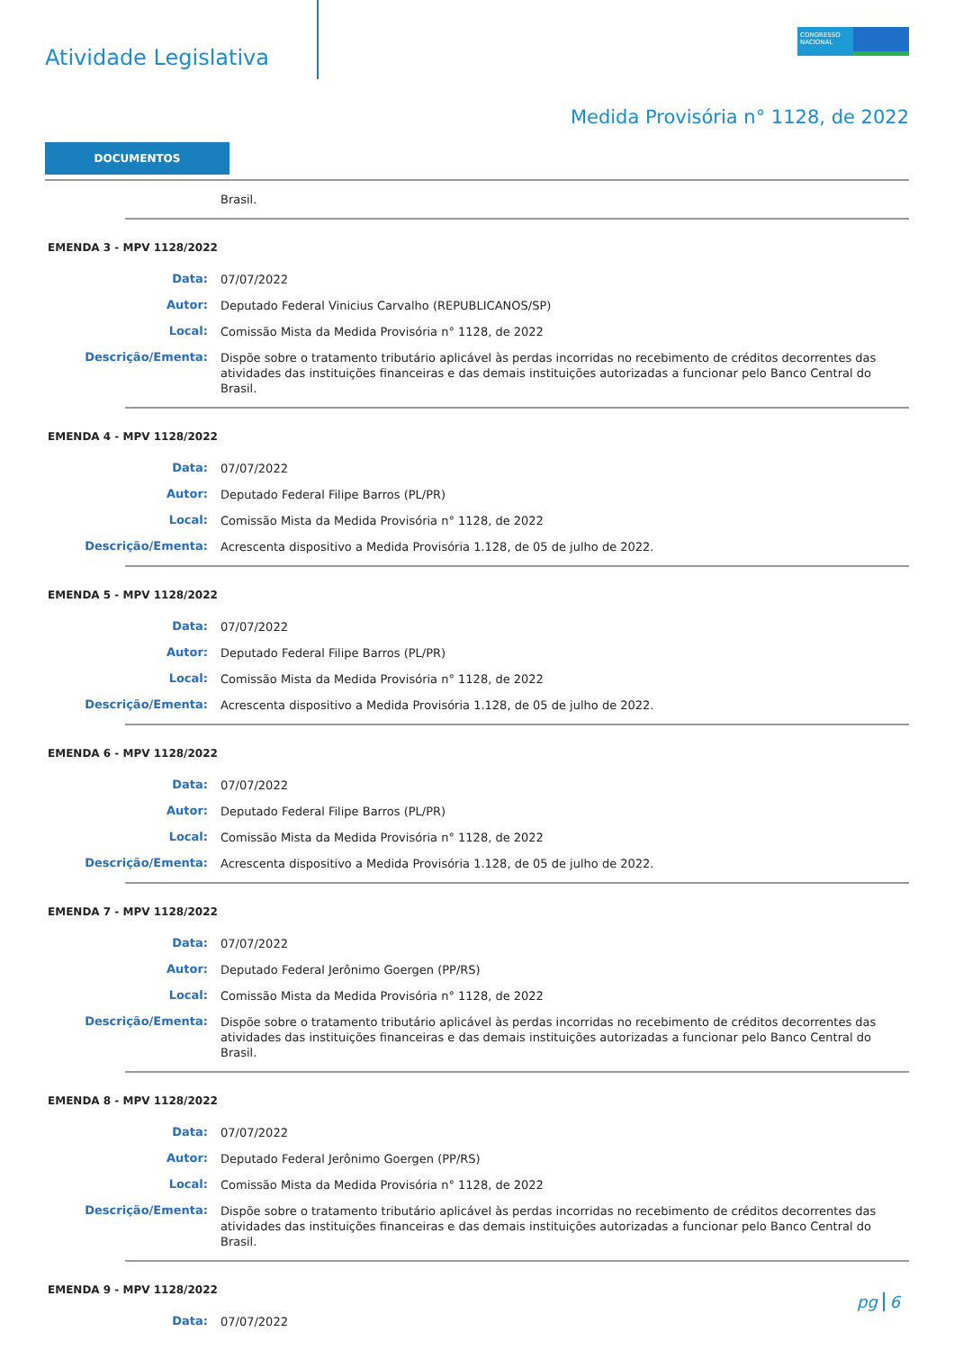Atividade Legislativa
CONGRESSO NACIONAL
Medida Provisória n° 1128, de 2022
DOCUMENTOS
Brasil.
EMENDA 3 - MPV 1128/2022
Data:
07/07/2022
Autor:
Deputado Federal Vinicius Carvalho (REPUBLICANOS/SP)
Local:
Comissão Mista da Medida Provisória n° 1128, de 2022
Descrição/Ementa:
Dispõe sobre o tratamento tributário aplicável às perdas incorridas no recebimento de créditos decorrentes das atividades das instituições financeiras e das demais instituições autorizadas a funcionar pelo Banco Central do Brasil.
EMENDA 4 - MPV 1128/2022
Data:
07/07/2022
Autor:
Deputado Federal Filipe Barros (PL/PR)
Local:
Comissão Mista da Medida Provisória n° 1128, de 2022
Descrição/Ementa:
Acrescenta dispositivo a Medida Provisória 1.128, de 05 de julho de 2022.
EMENDA 5 - MPV 1128/2022
Data:
07/07/2022
Autor:
Deputado Federal Filipe Barros (PL/PR)
Local:
Comissão Mista da Medida Provisória n° 1128, de 2022
Descrição/Ementa:
Acrescenta dispositivo a Medida Provisória 1.128, de 05 de julho de 2022.
EMENDA 6 - MPV 1128/2022
Data:
07/07/2022
Autor:
Deputado Federal Filipe Barros (PL/PR)
Local:
Comissão Mista da Medida Provisória n° 1128, de 2022
Descrição/Ementa:
Acrescenta dispositivo a Medida Provisória 1.128, de 05 de julho de 2022.
EMENDA 7 - MPV 1128/2022
Data:
07/07/2022
Autor:
Deputado Federal Jerônimo Goergen (PP/RS)
Local:
Comissão Mista da Medida Provisória n° 1128, de 2022
Descrição/Ementa:
Dispõe sobre o tratamento tributário aplicável às perdas incorridas no recebimento de créditos decorrentes das atividades das instituições financeiras e das demais instituições autorizadas a funcionar pelo Banco Central do Brasil.
EMENDA 8 - MPV 1128/2022
Data:
07/07/2022
Autor:
Deputado Federal Jerônimo Goergen (PP/RS)
Local:
Comissão Mista da Medida Provisória n° 1128, de 2022
Descrição/Ementa:
Dispõe sobre o tratamento tributário aplicável às perdas incorridas no recebimento de créditos decorrentes das atividades das instituições financeiras e das demais instituições autorizadas a funcionar pelo Banco Central do Brasil.
EMENDA 9 - MPV 1128/2022
Data:
07/07/2022
pg 6